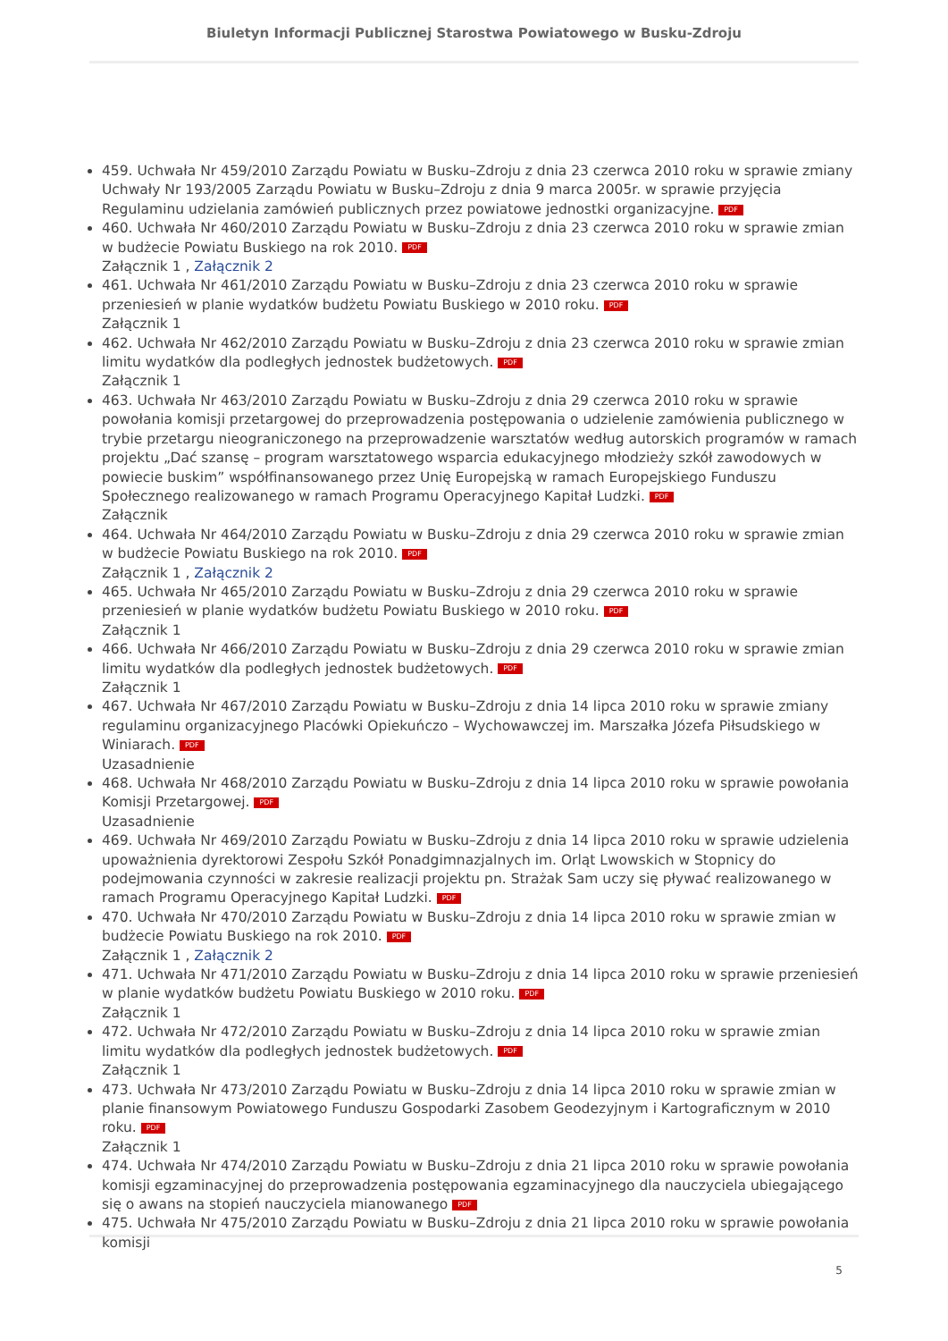Biuletyn Informacji Publicznej Starostwa Powiatowego w Busku-Zdroju
459. Uchwała Nr 459/2010 Zarządu Powiatu w Busku–Zdroju z dnia 23 czerwca 2010 roku w sprawie zmiany Uchwały Nr 193/2005 Zarządu Powiatu w Busku–Zdroju z dnia 9 marca 2005r. w sprawie przyjęcia Regulaminu udzielania zamówień publicznych przez powiatowe jednostki organizacyjne. PDF
460. Uchwała Nr 460/2010 Zarządu Powiatu w Busku–Zdroju z dnia 23 czerwca 2010 roku w sprawie zmian w budżecie Powiatu Buskiego na rok 2010. PDF
Załącznik 1 , Załącznik 2
461. Uchwała Nr 461/2010 Zarządu Powiatu w Busku–Zdroju z dnia 23 czerwca 2010 roku w sprawie przeniesień w planie wydatków budżetu Powiatu Buskiego w 2010 roku. PDF
Załącznik 1
462. Uchwała Nr 462/2010 Zarządu Powiatu w Busku–Zdroju z dnia 23 czerwca 2010 roku w sprawie zmian limitu wydatków dla podległych jednostek budżetowych. PDF
Załącznik 1
463. Uchwała Nr 463/2010 Zarządu Powiatu w Busku–Zdroju z dnia 29 czerwca 2010 roku w sprawie powołania komisji przetargowej do przeprowadzenia postępowania o udzielenie zamówienia publicznego w trybie przetargu nieograniczonego na przeprowadzenie warsztatów według autorskich programów w ramach projektu „Dać szansę – program warsztatowego wsparcia edukacyjnego młodzieży szkół zawodowych w powiecie buskim” współfinansowanego przez Unię Europejską w ramach Europejskiego Funduszu Społecznego realizowanego w ramach Programu Operacyjnego Kapitał Ludzki. PDF
Załącznik
464. Uchwała Nr 464/2010 Zarządu Powiatu w Busku–Zdroju z dnia 29 czerwca 2010 roku w sprawie zmian w budżecie Powiatu Buskiego na rok 2010. PDF
Załącznik 1 , Załącznik 2
465. Uchwała Nr 465/2010 Zarządu Powiatu w Busku–Zdroju z dnia 29 czerwca 2010 roku w sprawie przeniesień w planie wydatków budżetu Powiatu Buskiego w 2010 roku. PDF
Załącznik 1
466. Uchwała Nr 466/2010 Zarządu Powiatu w Busku–Zdroju z dnia 29 czerwca 2010 roku w sprawie zmian limitu wydatków dla podległych jednostek budżetowych. PDF
Załącznik 1
467. Uchwała Nr 467/2010 Zarządu Powiatu w Busku–Zdroju z dnia 14 lipca 2010 roku w sprawie zmiany regulaminu organizacyjnego Placówki Opiekuńczo – Wychowawczej im. Marszałka Józefa Piłsudskiego w Winiarach. PDF
Uzasadnienie
468. Uchwała Nr 468/2010 Zarządu Powiatu w Busku–Zdroju z dnia 14 lipca 2010 roku w sprawie powołania Komisji Przetargowej. PDF
Uzasadnienie
469. Uchwała Nr 469/2010 Zarządu Powiatu w Busku–Zdroju z dnia 14 lipca 2010 roku w sprawie udzielenia upoważnienia dyrektorowi Zespołu Szkół Ponadgimnazjalnych im. Orląt Lwowskich w Stopnicy do podejmowania czynności w zakresie realizacji projektu pn. Strażak Sam uczy się pływać realizowanego w ramach Programu Operacyjnego Kapitał Ludzki. PDF
470. Uchwała Nr 470/2010 Zarządu Powiatu w Busku–Zdroju z dnia 14 lipca 2010 roku w sprawie zmian w budżecie Powiatu Buskiego na rok 2010. PDF
Załącznik 1 , Załącznik 2
471. Uchwała Nr 471/2010 Zarządu Powiatu w Busku–Zdroju z dnia 14 lipca 2010 roku w sprawie przeniesień w planie wydatków budżetu Powiatu Buskiego w 2010 roku. PDF
Załącznik 1
472. Uchwała Nr 472/2010 Zarządu Powiatu w Busku–Zdroju z dnia 14 lipca 2010 roku w sprawie zmian limitu wydatków dla podległych jednostek budżetowych. PDF
Załącznik 1
473. Uchwała Nr 473/2010 Zarządu Powiatu w Busku–Zdroju z dnia 14 lipca 2010 roku w sprawie zmian w planie finansowym Powiatowego Funduszu Gospodarki Zasobem Geodezyjnym i Kartograficznym w 2010 roku. PDF
Załącznik 1
474. Uchwała Nr 474/2010 Zarządu Powiatu w Busku–Zdroju z dnia 21 lipca 2010 roku w sprawie powołania komisji egzaminacyjnej do przeprowadzenia postępowania egzaminacyjnego dla nauczyciela ubiegającego się o awans na stopień nauczyciela mianowanego PDF
475. Uchwała Nr 475/2010 Zarządu Powiatu w Busku–Zdroju z dnia 21 lipca 2010 roku w sprawie powołania komisji
5